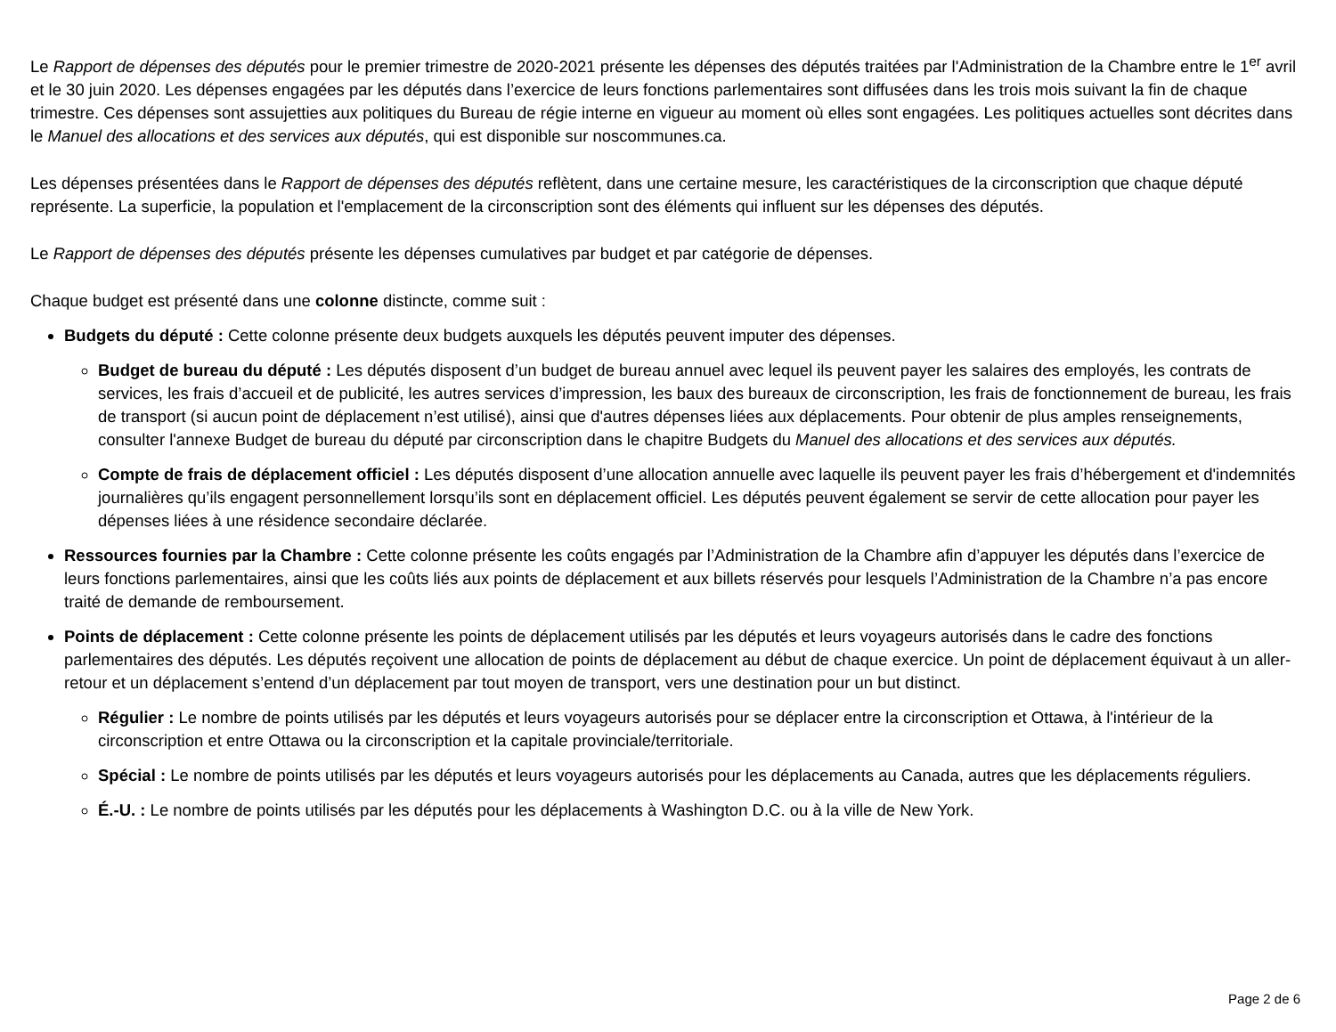Le Rapport de dépenses des députés pour le premier trimestre de 2020-2021 présente les dépenses des députés traitées par l'Administration de la Chambre entre le 1<sup>er</sup> avril et le 30 juin 2020. Les dépenses engagées par les députés dans l’exercice de leurs fonctions parlementaires sont diffusées dans les trois mois suivant la fin de chaque trimestre. Ces dépenses sont assujetties aux politiques du Bureau de régie interne en vigueur au moment où elles sont engagées. Les politiques actuelles sont décrites dans le Manuel des allocations et des services aux députés, qui est disponible sur noscommunes.ca.
Les dépenses présentées dans le Rapport de dépenses des députés reflètent, dans une certaine mesure, les caractéristiques de la circonscription que chaque député représente. La superficie, la population et l'emplacement de la circonscription sont des éléments qui influent sur les dépenses des députés.
Le Rapport de dépenses des députés présente les dépenses cumulatives par budget et par catégorie de dépenses.
Chaque budget est présenté dans une colonne distincte, comme suit :
Budgets du député : Cette colonne présente deux budgets auxquels les députés peuvent imputer des dépenses.
Budget de bureau du député : Les députés disposent d’un budget de bureau annuel avec lequel ils peuvent payer les salaires des employés, les contrats de services, les frais d’accueil et de publicité, les autres services d’impression, les baux des bureaux de circonscription, les frais de fonctionnement de bureau, les frais de transport (si aucun point de déplacement n’est utilisé), ainsi que d'autres dépenses liées aux déplacements. Pour obtenir de plus amples renseignements, consulter l'annexe Budget de bureau du député par circonscription dans le chapitre Budgets du Manuel des allocations et des services aux députés.
Compte de frais de déplacement officiel : Les députés disposent d’une allocation annuelle avec laquelle ils peuvent payer les frais d’hébergement et d'indemnités journalières qu’ils engagent personnellement lorsqu’ils sont en déplacement officiel. Les députés peuvent également se servir de cette allocation pour payer les dépenses liées à une résidence secondaire déclarée.
Ressources fournies par la Chambre : Cette colonne présente les coûts engagés par l’Administration de la Chambre afin d’appuyer les députés dans l’exercice de leurs fonctions parlementaires, ainsi que les coûts liés aux points de déplacement et aux billets réservés pour lesquels l’Administration de la Chambre n’a pas encore traité de demande de remboursement.
Points de déplacement : Cette colonne présente les points de déplacement utilisés par les députés et leurs voyageurs autorisés dans le cadre des fonctions parlementaires des députés. Les députés reçoivent une allocation de points de déplacement au début de chaque exercice. Un point de déplacement équivaut à un aller-retour et un déplacement s’entend d’un déplacement par tout moyen de transport, vers une destination pour un but distinct.
Régulier : Le nombre de points utilisés par les députés et leurs voyageurs autorisés pour se déplacer entre la circonscription et Ottawa, à l'intérieur de la circonscription et entre Ottawa ou la circonscription et la capitale provinciale/territoriale.
Spécial : Le nombre de points utilisés par les députés et leurs voyageurs autorisés pour les déplacements au Canada, autres que les déplacements réguliers.
É.-U. : Le nombre de points utilisés par les députés pour les déplacements à Washington D.C. ou à la ville de New York.
Page 2 de 6